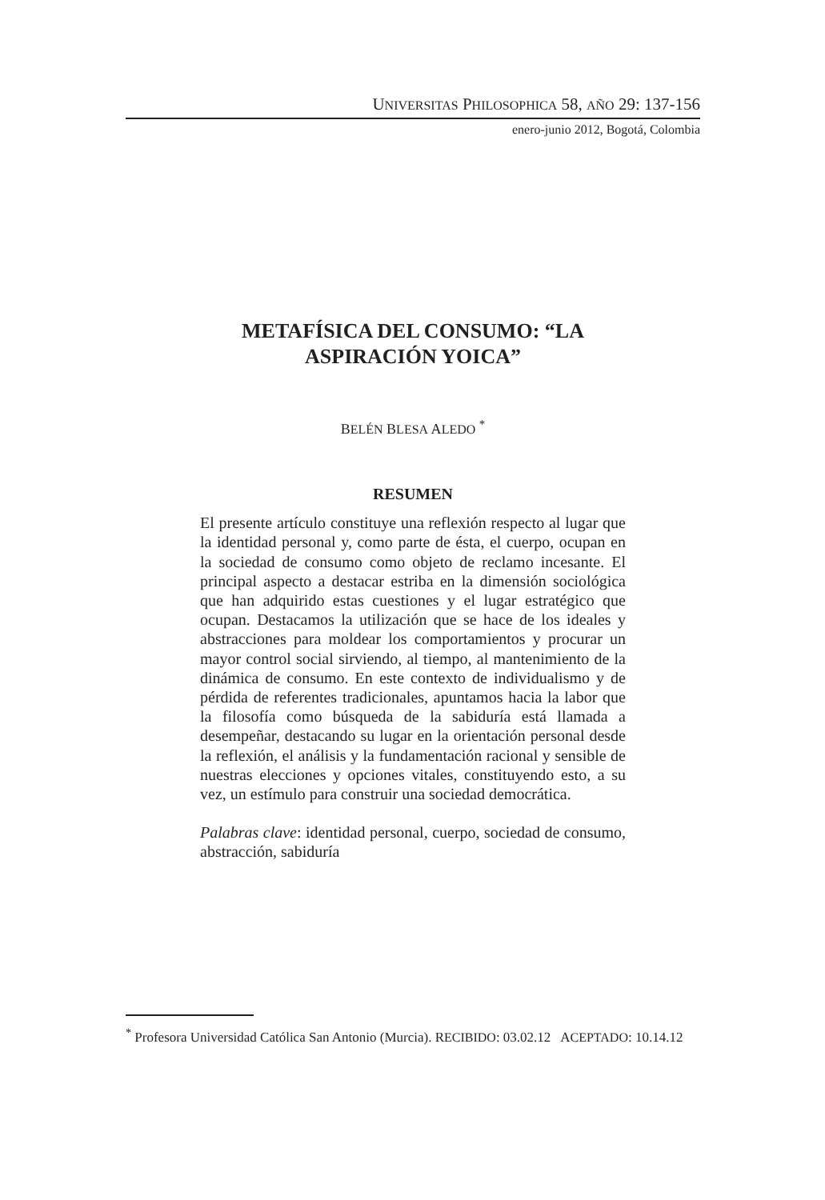UNIVERSITAS PHILOSOPHICA 58, AÑO 29: 137-156
enero-junio 2012, Bogotá, Colombia
METAFÍSICA DEL CONSUMO: “LA
ASPIRACIÓN YOICA”
BELÉN BLESA ALEDO <sup>*</sup>
RESUMEN
El presente artículo constituye una reflexión respecto al lugar que la identidad personal y, como parte de ésta, el cuerpo, ocupan en la sociedad de consumo como objeto de reclamo incesante. El principal aspecto a destacar estriba en la dimensión sociológica que han adquirido estas cuestiones y el lugar estratégico que ocupan. Destacamos la utilización que se hace de los ideales y abstracciones para moldear los comportamientos y procurar un mayor control social sirviendo, al tiempo, al mantenimiento de la dinámica de consumo. En este contexto de individualismo y de pérdida de referentes tradicionales, apuntamos hacia la labor que la filosofía como búsqueda de la sabiduría está llamada a desempeñar, destacando su lugar en la orientación personal desde la reflexión, el análisis y la fundamentación racional y sensible de nuestras elecciones y opciones vitales, constituyendo esto, a su vez, un estímulo para construir una sociedad democrática.
Palabras clave: identidad personal, cuerpo, sociedad de consumo, abstracción, sabiduría
<sup>*</sup> Profesora Universidad Católica San Antonio (Murcia). RECIBIDO: 03.02.12 ACEPTADO: 10.14.12